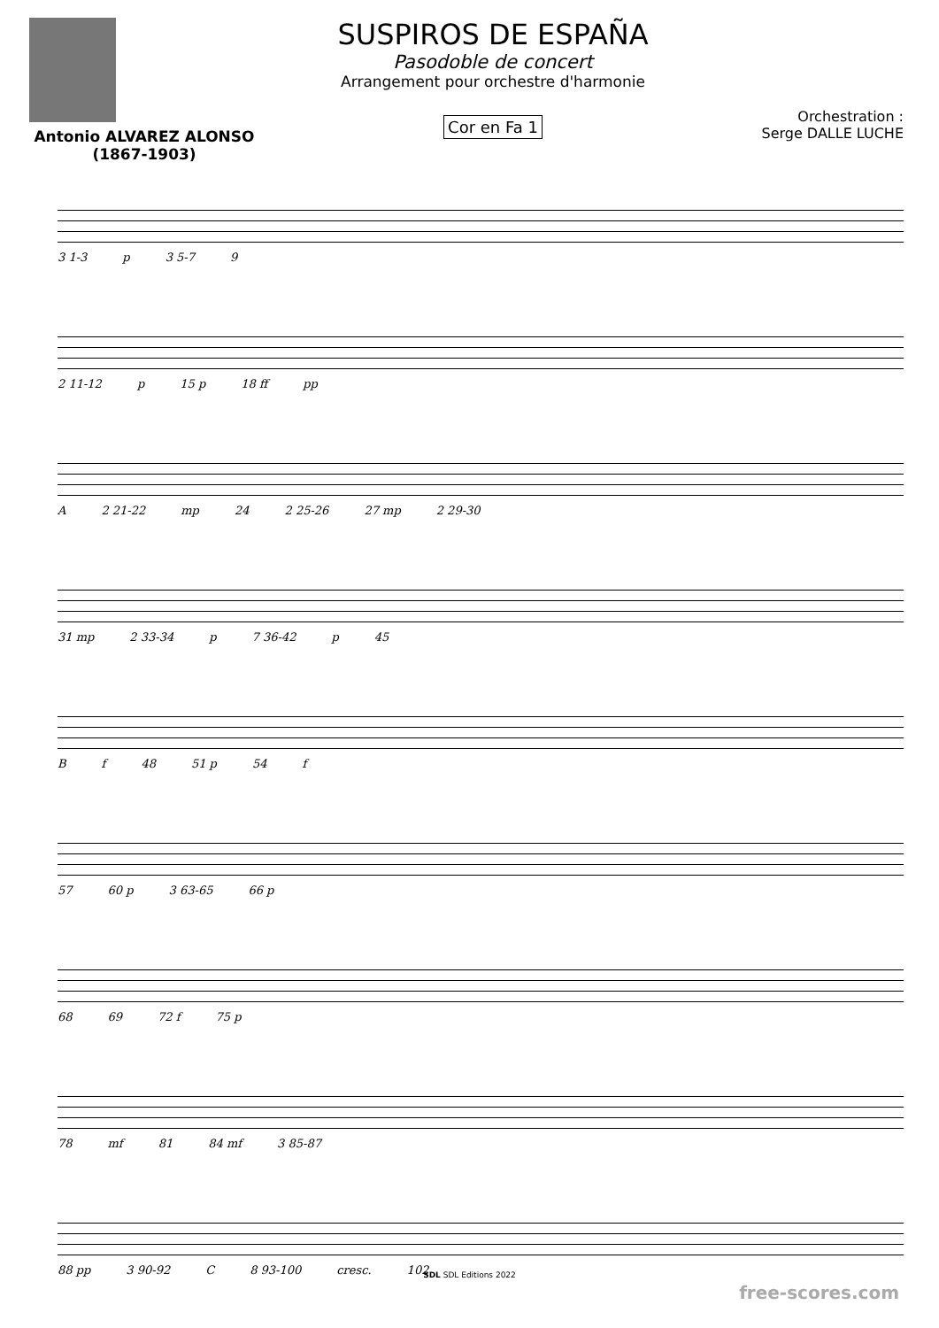Antonio ALVAREZ ALONSO
(1867-1903)
SUSPIROS DE ESPAÑA
Pasodoble de concert
Arrangement pour orchestre d'harmonie
Cor en Fa 1
Orchestration :
Serge DALLE LUCHE
3 1-3 p 3 5-7 9
2 11-12 p 15 p 18 ff pp
A 2 21-22 mp 24 2 25-26 27 mp 2 29-30
31 mp 2 33-34 p 7 36-42 p 45
Bf 48 51 p 54 f
57 60 p 3 63-65 66 p
68 69 72 f 75 p
78 mf 81 84 mf 3 85-87
88 pp 3 90-92 C 8 93-100 cresc. 102
SDL SDL Editions 2022
free-scores.com